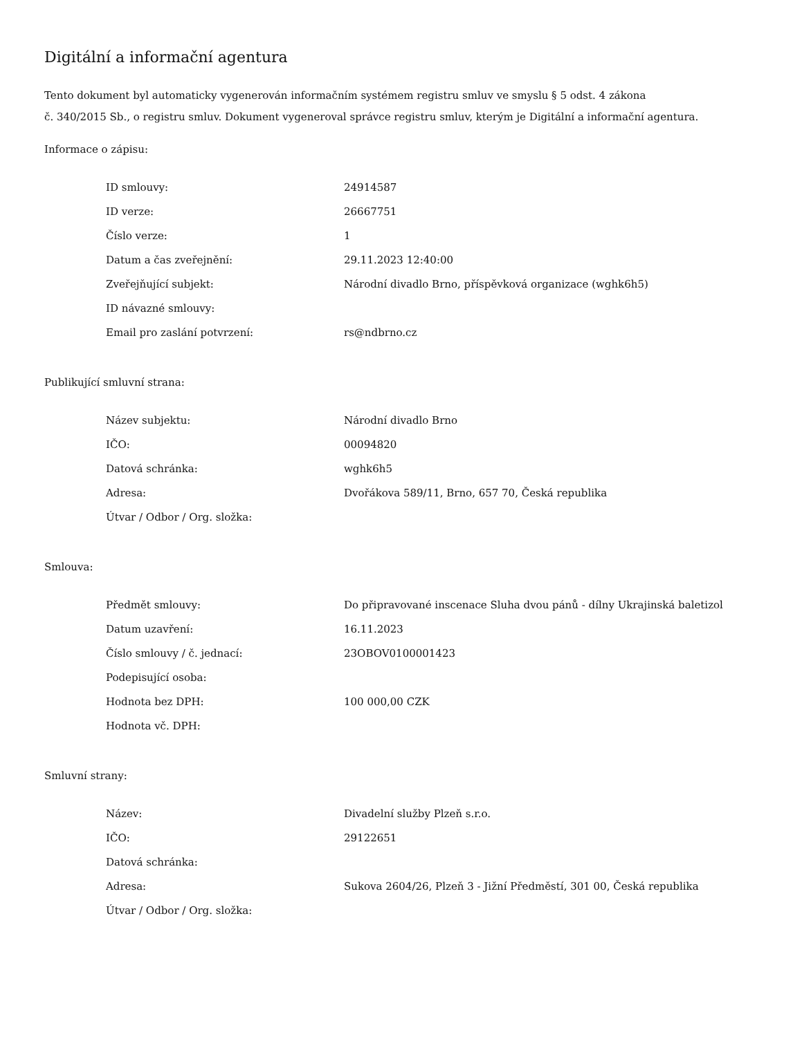Digitální a informační agentura
Tento dokument byl automaticky vygenerován informačním systémem registru smluv ve smyslu § 5 odst. 4 zákona
č. 340/2015 Sb., o registru smluv. Dokument vygeneroval správce registru smluv, kterým je Digitální a informační agentura.
Informace o zápisu:
| ID smlouvy: | 24914587 |
| ID verze: | 26667751 |
| Číslo verze: | 1 |
| Datum a čas zveřejnění: | 29.11.2023 12:40:00 |
| Zveřejňující subjekt: | Národní divadlo Brno, příspěvková organizace (wghk6h5) |
| ID návazné smlouvy: | |
| Email pro zaslání potvrzení: | rs@ndbrno.cz |
Publikující smluvní strana:
| Název subjektu: | Národní divadlo Brno |
| IČO: | 00094820 |
| Datová schránka: | wghk6h5 |
| Adresa: | Dvořákova 589/11, Brno, 657 70, Česká republika |
| Útvar / Odbor / Org. složka: | |
Smlouva:
| Předmět smlouvy: | Do připravované inscenace Sluha dvou pánů - dílny Ukrajinská baletizol |
| Datum uzavření: | 16.11.2023 |
| Číslo smlouvy / č. jednací: | 23OBOV0100001423 |
| Podepisující osoba: | |
| Hodnota bez DPH: | 100 000,00 CZK |
| Hodnota vč. DPH: | |
Smluvní strany:
| Název: | Divadelní služby Plzeň s.r.o. |
| IČO: | 29122651 |
| Datová schránka: | |
| Adresa: | Sukova 2604/26, Plzeň 3 - Jižní Předměstí, 301 00, Česká republika |
| Útvar / Odbor / Org. složka: | |